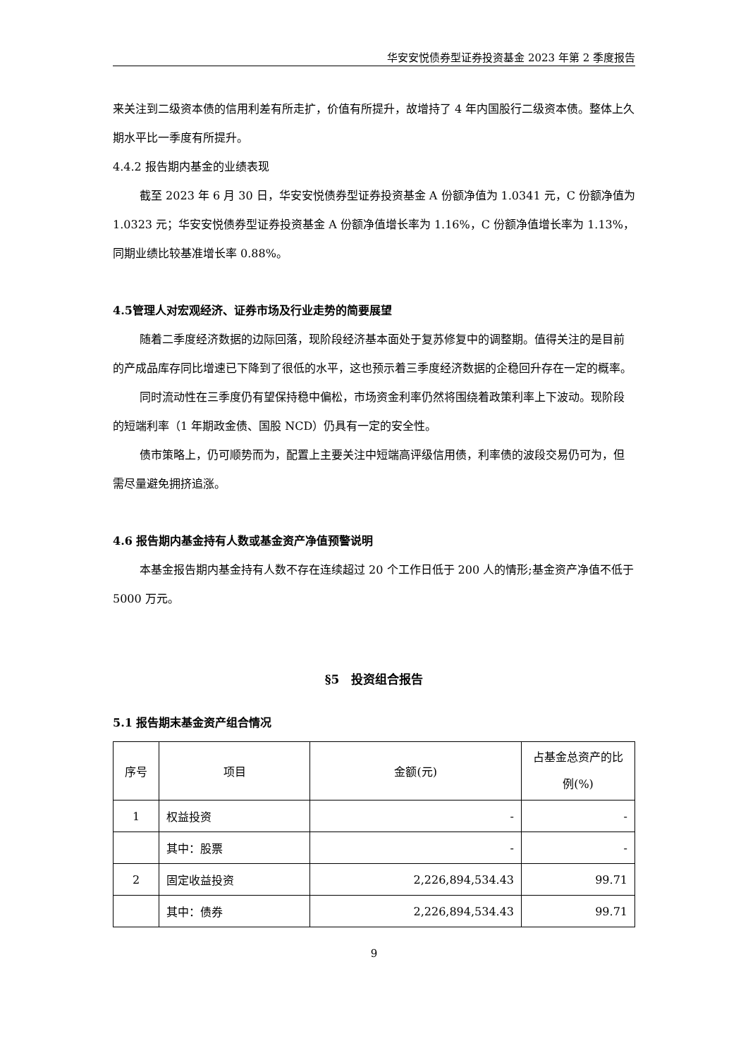华安安悦债券型证券投资基金 2023 年第 2 季度报告
来关注到二级资本债的信用利差有所走扩，价值有所提升，故增持了 4 年内国股行二级资本债。整体上久期水平比一季度有所提升。
4.4.2 报告期内基金的业绩表现
截至 2023 年 6 月 30 日，华安安悦债券型证券投资基金 A 份额净值为 1.0341 元，C 份额净值为 1.0323 元；华安安悦债券型证券投资基金 A 份额净值增长率为 1.16%，C 份额净值增长率为 1.13%，同期业绩比较基准增长率 0.88%。
4.5管理人对宏观经济、证券市场及行业走势的简要展望
随着二季度经济数据的边际回落，现阶段经济基本面处于复苏修复中的调整期。值得关注的是目前的产成品库存同比增速已下降到了很低的水平，这也预示着三季度经济数据的企稳回升存在一定的概率。
同时流动性在三季度仍有望保持稳中偏松，市场资金利率仍然将围绕着政策利率上下波动。现阶段的短端利率（1 年期政金债、国股 NCD）仍具有一定的安全性。
债市策略上，仍可顺势而为，配置上主要关注中短端高评级信用债，利率债的波段交易仍可为，但需尽量避免拥挤追涨。
4.6 报告期内基金持有人数或基金资产净值预警说明
本基金报告期内基金持有人数不存在连续超过 20 个工作日低于 200 人的情形;基金资产净值不低于 5000 万元。
§5　投资组合报告
5.1 报告期末基金资产组合情况
| 序号 | 项目 | 金额(元) | 占基金总资产的比例(%) |
| 1 | 权益投资 | - | - |
| | 其中：股票 | - | - |
| 2 | 固定收益投资 | 2,226,894,534.43 | 99.71 |
| | 其中：债券 | 2,226,894,534.43 | 99.71 |
9